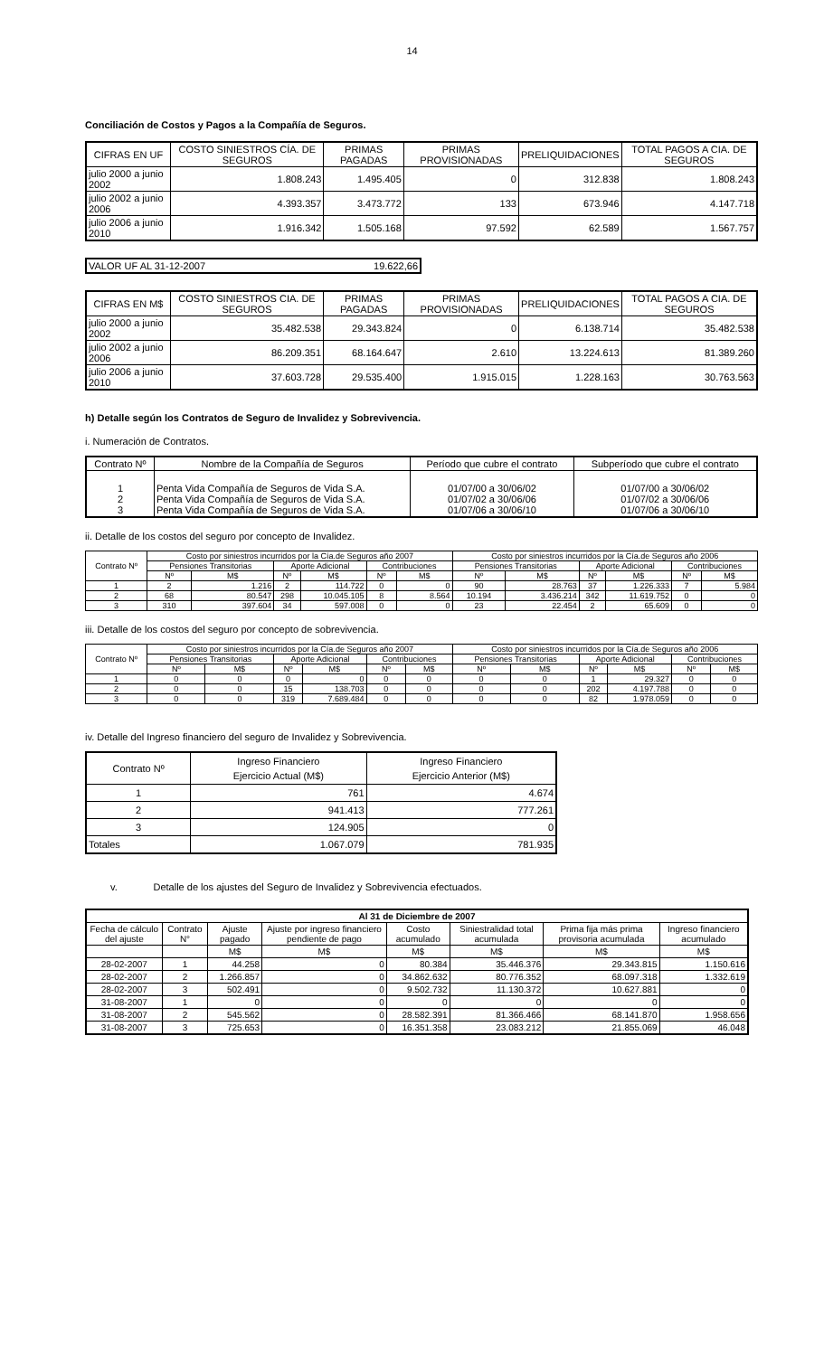14
Conciliación de Costos y Pagos a la Compañía de Seguros.
| CIFRAS EN UF | COSTO SINIESTROS CÍA. DE SEGUROS | PRIMAS PAGADAS | PRIMAS PROVISIONADAS | PRELIQUIDACIONES | TOTAL PAGOS A CIA. DE SEGUROS |
| --- | --- | --- | --- | --- | --- |
| julio 2000 a junio 2002 | 1.808.243 | 1.495.405 | 0 | 312.838 | 1.808.243 |
| julio 2002 a junio 2006 | 4.393.357 | 3.473.772 | 133 | 673.946 | 4.147.718 |
| julio 2006 a junio 2010 | 1.916.342 | 1.505.168 | 97.592 | 62.589 | 1.567.757 |
| VALOR UF AL 31-12-2007 | 19.622,66 |
| CIFRAS EN M$ | COSTO SINIESTROS CIA. DE SEGUROS | PRIMAS PAGADAS | PRIMAS PROVISIONADAS | PRELIQUIDACIONES | TOTAL PAGOS A CIA. DE SEGUROS |
| --- | --- | --- | --- | --- | --- |
| julio 2000 a junio 2002 | 35.482.538 | 29.343.824 | 0 | 6.138.714 | 35.482.538 |
| julio 2002 a junio 2006 | 86.209.351 | 68.164.647 | 2.610 | 13.224.613 | 81.389.260 |
| julio 2006 a junio 2010 | 37.603.728 | 29.535.400 | 1.915.015 | 1.228.163 | 30.763.563 |
h) Detalle según los Contratos de Seguro de Invalidez y Sobrevivencia.
i. Numeración de Contratos.
| Contrato Nº | Nombre de la Compañía de Seguros | Período que cubre el contrato | Subperíodo que cubre el contrato |
| --- | --- | --- | --- |
| 1 2 3 | Penta Vida Compañía de Seguros de Vida S.A. Penta Vida Compañía de Seguros de Vida S.A. Penta Vida Compañía de Seguros de Vida S.A. | 01/07/00 a 30/06/02 01/07/02 a 30/06/06 01/07/06 a 30/06/10 | 01/07/00 a 30/06/02 01/07/02 a 30/06/06 01/07/06 a 30/06/10 |
ii. Detalle de los costos del seguro por concepto de Invalidez.
| Contrato Nº | Costo por siniestros incurridos por la Cía.de Seguros año 2007 | | | | | | Costo por siniestros incurridos por la Cía.de Seguros año 2006 | | | | | |
| --- | --- | --- | --- | --- | --- | --- | --- | --- | --- | --- | --- | --- |
| | Pensiones Transitorias | | Aporte Adicional | | Contribuciones | | Pensiones Transitorias | | Aporte Adicional | | Contribuciones | |
| | Nº | M$ | Nº | M$ | Nº | M$ | Nº | M$ | Nº | M$ | Nº | M$ |
| 1 | 2 | 1.216 | 2 | 114.722 | 0 | 0 | 90 | 28.763 | 37 | 1.226.333 | 7 | 5.984 |
| 2 | 68 | 80.547 | 298 | 10.045.105 | 8 | 8.564 | 10.194 | 3.436.214 | 342 | 11.619.752 | 0 | 0 |
| 3 | 310 | 397.604 | 34 | 597.008 | 0 | 0 | 23 | 22.454 | 2 | 65.609 | 0 | 0 |
iii. Detalle de los costos del seguro por concepto de sobrevivencia.
| Contrato Nº | Costo por siniestros incurridos por la Cía.de Seguros año 2007 | | | | | | Costo por siniestros incurridos por la Cía.de Seguros año 2006 | | | | | |
| --- | --- | --- | --- | --- | --- | --- | --- | --- | --- | --- | --- | --- |
| | Pensiones Transitorias | | Aporte Adicional | | Contribuciones | | Pensiones Transitorias | | Aporte Adicional | | Contribuciones | |
| | Nº | M$ | Nº | M$ | Nº | M$ | Nº | M$ | Nº | M$ | Nº | M$ |
| 1 | 0 | 0 | 0 | 0 | 0 | 0 | 0 | 0 | 1 | 29.327 | 0 | 0 |
| 2 | 0 | 0 | 15 | 138.703 | 0 | 0 | 0 | 0 | 202 | 4.197.788 | 0 | 0 |
| 3 | 0 | 0 | 319 | 7.689.484 | 0 | 0 | 0 | 0 | 82 | 1.978.059 | 0 | 0 |
iv. Detalle del Ingreso financiero del seguro de Invalidez y Sobrevivencia.
| Contrato Nº | Ingreso Financiero Ejercicio Actual (M$) | Ingreso Financiero Ejercicio Anterior (M$) |
| --- | --- | --- |
| 1 | 761 | 4.674 |
| 2 | 941.413 | 777.261 |
| 3 | 124.905 | 0 |
| Totales | 1.067.079 | 781.935 |
v. Detalle de los ajustes del Seguro de Invalidez y Sobrevivencia efectuados.
| Al 31 de Diciembre de 2007 | | | | | | | |
| --- | --- | --- | --- | --- | --- | --- | --- |
| Fecha de cálculo del ajuste | Contrato N° | Ajuste pagado | Ajuste por ingreso financiero pendiente de pago | Costo acumulado | Siniestralidad total acumulada | Prima fija más prima provisoria acumulada | Ingreso financiero acumulado |
| | | M$ | M$ | M$ | M$ | M$ | M$ |
| 28-02-2007 | 1 | 44.258 | 0 | 80.384 | 35.446.376 | 29.343.815 | 1.150.616 |
| 28-02-2007 | 2 | 1.266.857 | 0 | 34.862.632 | 80.776.352 | 68.097.318 | 1.332.619 |
| 28-02-2007 | 3 | 502.491 | 0 | 9.502.732 | 11.130.372 | 10.627.881 | 0 |
| 31-08-2007 | 1 | 0 | 0 | 0 | 0 | 0 | 0 |
| 31-08-2007 | 2 | 545.562 | 0 | 28.582.391 | 81.366.466 | 68.141.870 | 1.958.656 |
| 31-08-2007 | 3 | 725.653 | 0 | 16.351.358 | 23.083.212 | 21.855.069 | 46.048 |